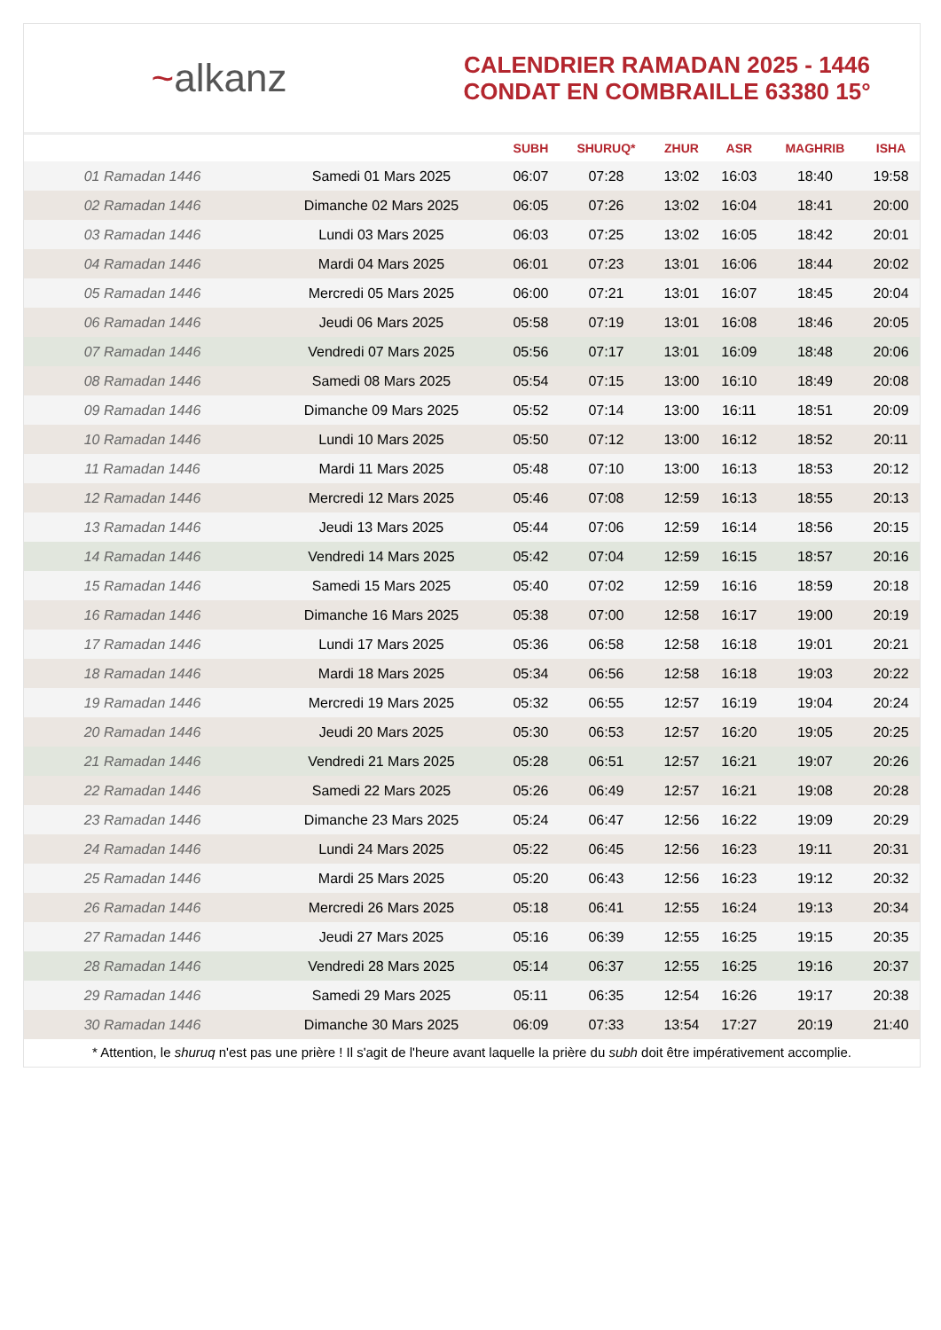~alkanz
CALENDRIER RAMADAN 2025 - 1446
CONDAT EN COMBRAILLE 63380 15°
| | | SUBH | SHURUQ* | ZHUR | ASR | MAGHRIB | ISHA |
| --- | --- | --- | --- | --- | --- | --- | --- |
| 01 Ramadan 1446 | Samedi 01 Mars 2025 | 06:07 | 07:28 | 13:02 | 16:03 | 18:40 | 19:58 |
| 02 Ramadan 1446 | Dimanche 02 Mars 2025 | 06:05 | 07:26 | 13:02 | 16:04 | 18:41 | 20:00 |
| 03 Ramadan 1446 | Lundi 03 Mars 2025 | 06:03 | 07:25 | 13:02 | 16:05 | 18:42 | 20:01 |
| 04 Ramadan 1446 | Mardi 04 Mars 2025 | 06:01 | 07:23 | 13:01 | 16:06 | 18:44 | 20:02 |
| 05 Ramadan 1446 | Mercredi 05 Mars 2025 | 06:00 | 07:21 | 13:01 | 16:07 | 18:45 | 20:04 |
| 06 Ramadan 1446 | Jeudi 06 Mars 2025 | 05:58 | 07:19 | 13:01 | 16:08 | 18:46 | 20:05 |
| 07 Ramadan 1446 | Vendredi 07 Mars 2025 | 05:56 | 07:17 | 13:01 | 16:09 | 18:48 | 20:06 |
| 08 Ramadan 1446 | Samedi 08 Mars 2025 | 05:54 | 07:15 | 13:00 | 16:10 | 18:49 | 20:08 |
| 09 Ramadan 1446 | Dimanche 09 Mars 2025 | 05:52 | 07:14 | 13:00 | 16:11 | 18:51 | 20:09 |
| 10 Ramadan 1446 | Lundi 10 Mars 2025 | 05:50 | 07:12 | 13:00 | 16:12 | 18:52 | 20:11 |
| 11 Ramadan 1446 | Mardi 11 Mars 2025 | 05:48 | 07:10 | 13:00 | 16:13 | 18:53 | 20:12 |
| 12 Ramadan 1446 | Mercredi 12 Mars 2025 | 05:46 | 07:08 | 12:59 | 16:13 | 18:55 | 20:13 |
| 13 Ramadan 1446 | Jeudi 13 Mars 2025 | 05:44 | 07:06 | 12:59 | 16:14 | 18:56 | 20:15 |
| 14 Ramadan 1446 | Vendredi 14 Mars 2025 | 05:42 | 07:04 | 12:59 | 16:15 | 18:57 | 20:16 |
| 15 Ramadan 1446 | Samedi 15 Mars 2025 | 05:40 | 07:02 | 12:59 | 16:16 | 18:59 | 20:18 |
| 16 Ramadan 1446 | Dimanche 16 Mars 2025 | 05:38 | 07:00 | 12:58 | 16:17 | 19:00 | 20:19 |
| 17 Ramadan 1446 | Lundi 17 Mars 2025 | 05:36 | 06:58 | 12:58 | 16:18 | 19:01 | 20:21 |
| 18 Ramadan 1446 | Mardi 18 Mars 2025 | 05:34 | 06:56 | 12:58 | 16:18 | 19:03 | 20:22 |
| 19 Ramadan 1446 | Mercredi 19 Mars 2025 | 05:32 | 06:55 | 12:57 | 16:19 | 19:04 | 20:24 |
| 20 Ramadan 1446 | Jeudi 20 Mars 2025 | 05:30 | 06:53 | 12:57 | 16:20 | 19:05 | 20:25 |
| 21 Ramadan 1446 | Vendredi 21 Mars 2025 | 05:28 | 06:51 | 12:57 | 16:21 | 19:07 | 20:26 |
| 22 Ramadan 1446 | Samedi 22 Mars 2025 | 05:26 | 06:49 | 12:57 | 16:21 | 19:08 | 20:28 |
| 23 Ramadan 1446 | Dimanche 23 Mars 2025 | 05:24 | 06:47 | 12:56 | 16:22 | 19:09 | 20:29 |
| 24 Ramadan 1446 | Lundi 24 Mars 2025 | 05:22 | 06:45 | 12:56 | 16:23 | 19:11 | 20:31 |
| 25 Ramadan 1446 | Mardi 25 Mars 2025 | 05:20 | 06:43 | 12:56 | 16:23 | 19:12 | 20:32 |
| 26 Ramadan 1446 | Mercredi 26 Mars 2025 | 05:18 | 06:41 | 12:55 | 16:24 | 19:13 | 20:34 |
| 27 Ramadan 1446 | Jeudi 27 Mars 2025 | 05:16 | 06:39 | 12:55 | 16:25 | 19:15 | 20:35 |
| 28 Ramadan 1446 | Vendredi 28 Mars 2025 | 05:14 | 06:37 | 12:55 | 16:25 | 19:16 | 20:37 |
| 29 Ramadan 1446 | Samedi 29 Mars 2025 | 05:11 | 06:35 | 12:54 | 16:26 | 19:17 | 20:38 |
| 30 Ramadan 1446 | Dimanche 30 Mars 2025 | 06:09 | 07:33 | 13:54 | 17:27 | 20:19 | 21:40 |
* Attention, le shuruq n'est pas une prière ! Il s'agit de l'heure avant laquelle la prière du subh doit être impérativement accomplie.